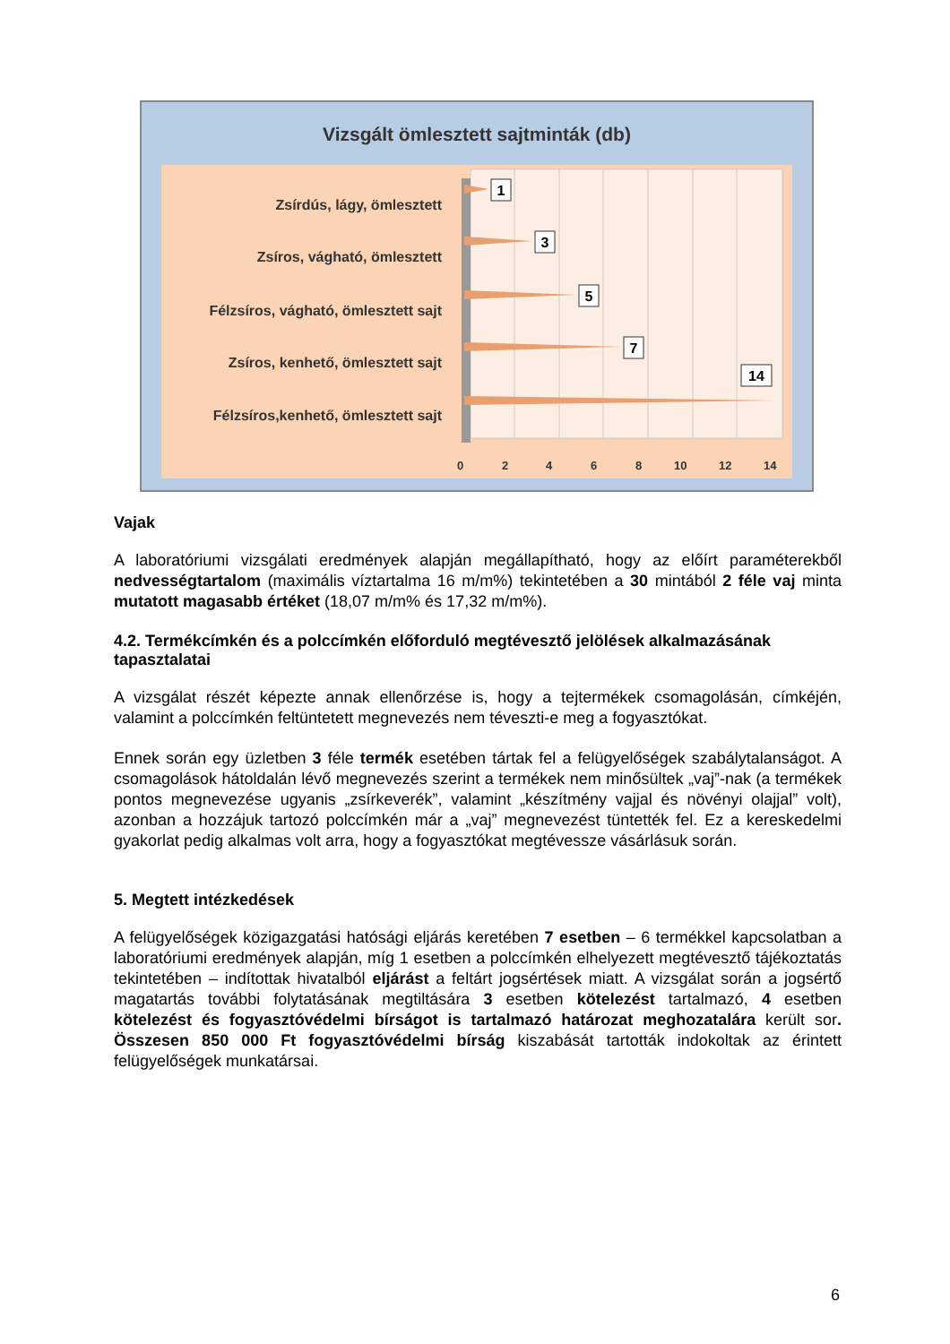Vizsgált ömlesztett sajtminták (db)
Zsírdús, lágy, ömlesztett
Zsíros, vágható, ömlesztett
Félzsíros, vágható, ömlesztett sajt
Zsíros, kenhető, ömlesztett sajt
Félzsíros,kenhető, ömlesztett sajt
0
2
4
6
8
10
12
14
1
3
5
7
14
Vajak
A laboratóriumi vizsgálati eredmények alapján megállapítható, hogy az előírt paraméterekből nedvességtartalom (maximális víztartalma 16 m/m%) tekintetében a 30 mintából 2 féle vaj minta mutatott magasabb értéket (18,07 m/m% és 17,32 m/m%).
4.2. Termékcímkén és a polccímkén előforduló megtévesztő jelölések alkalmazásának tapasztalatai
A vizsgálat részét képezte annak ellenőrzése is, hogy a tejtermékek csomagolásán, címkéjén, valamint a polccímkén feltüntetett megnevezés nem téveszti-e meg a fogyasztókat.
Ennek során egy üzletben 3 féle termék esetében tártak fel a felügyelőségek szabálytalanságot. A csomagolások hátoldalán lévő megnevezés szerint a termékek nem minősültek „vaj”-nak (a termékek pontos megnevezése ugyanis „zsírkeverék”, valamint „készítmény vajjal és növényi olajjal” volt), azonban a hozzájuk tartozó polccímkén már a „vaj” megnevezést tüntették fel. Ez a kereskedelmi gyakorlat pedig alkalmas volt arra, hogy a fogyasztókat megtévessze vásárlásuk során.
5. Megtett intézkedések
A felügyelőségek közigazgatási hatósági eljárás keretében 7 esetben – 6 termékkel kapcsolatban a laboratóriumi eredmények alapján, míg 1 esetben a polccímkén elhelyezett megtévesztő tájékoztatás tekintetében – indítottak hivatalból eljárást a feltárt jogsértések miatt. A vizsgálat során a jogsértő magatartás további folytatásának megtiltására 3 esetben kötelezést tartalmazó, 4 esetben kötelezést és fogyasztóvédelmi bírságot is tartalmazó határozat meghozatalára került sor. Összesen 850 000 Ft fogyasztóvédelmi bírság kiszabását tartották indokoltak az érintett felügyelőségek munkatársai.
6